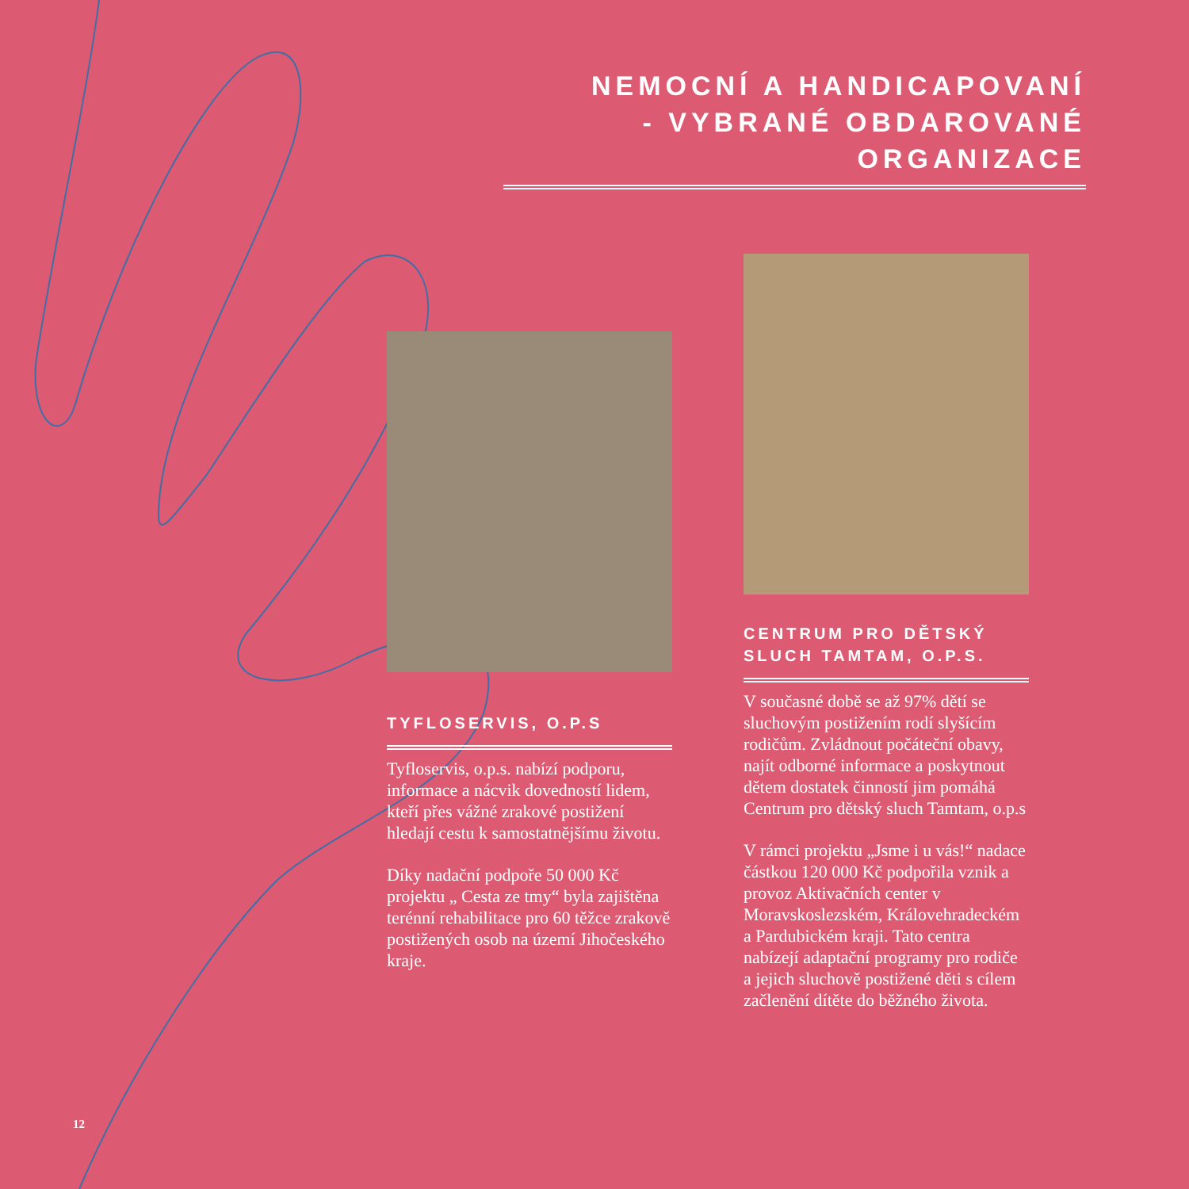NEMOCNÍ A HANDICAPOVANÍ
- VYBRANÉ OBDAROVANÉ ORGANIZACE
TYFLOSERVIS, O.P.S
Tyfloservis, o.p.s. nabízí podporu, informace a nácvik dovedností lidem, kteří přes vážné zrakové postižení hledají cestu k samostatnějšímu životu.
Díky nadační podpoře 50 000 Kč projektu „ Cesta ze tmy“ byla zajištěna terénní rehabilitace pro 60 těžce zrakově postižených osob na území Jihočeského kraje.
CENTRUM PRO DĚTSKÝ
SLUCH TAMTAM, O.P.S.
V současné době se až 97% dětí se sluchovým postižením rodí slyšícím rodičům. Zvládnout počáteční obavy, najít odborné informace a poskytnout dětem dostatek činností jim pomáhá Centrum pro dětský sluch Tamtam, o.p.s
V rámci projektu „Jsme i u vás!“ nadace částkou 120 000 Kč podpořila vznik a provoz Aktivačních center v Moravskoslezském, Královehradeckém a Pardubickém kraji. Tato centra nabízejí adaptační programy pro rodiče a jejich sluchově postižené děti s cílem začlenění dítěte do běžného života.
12